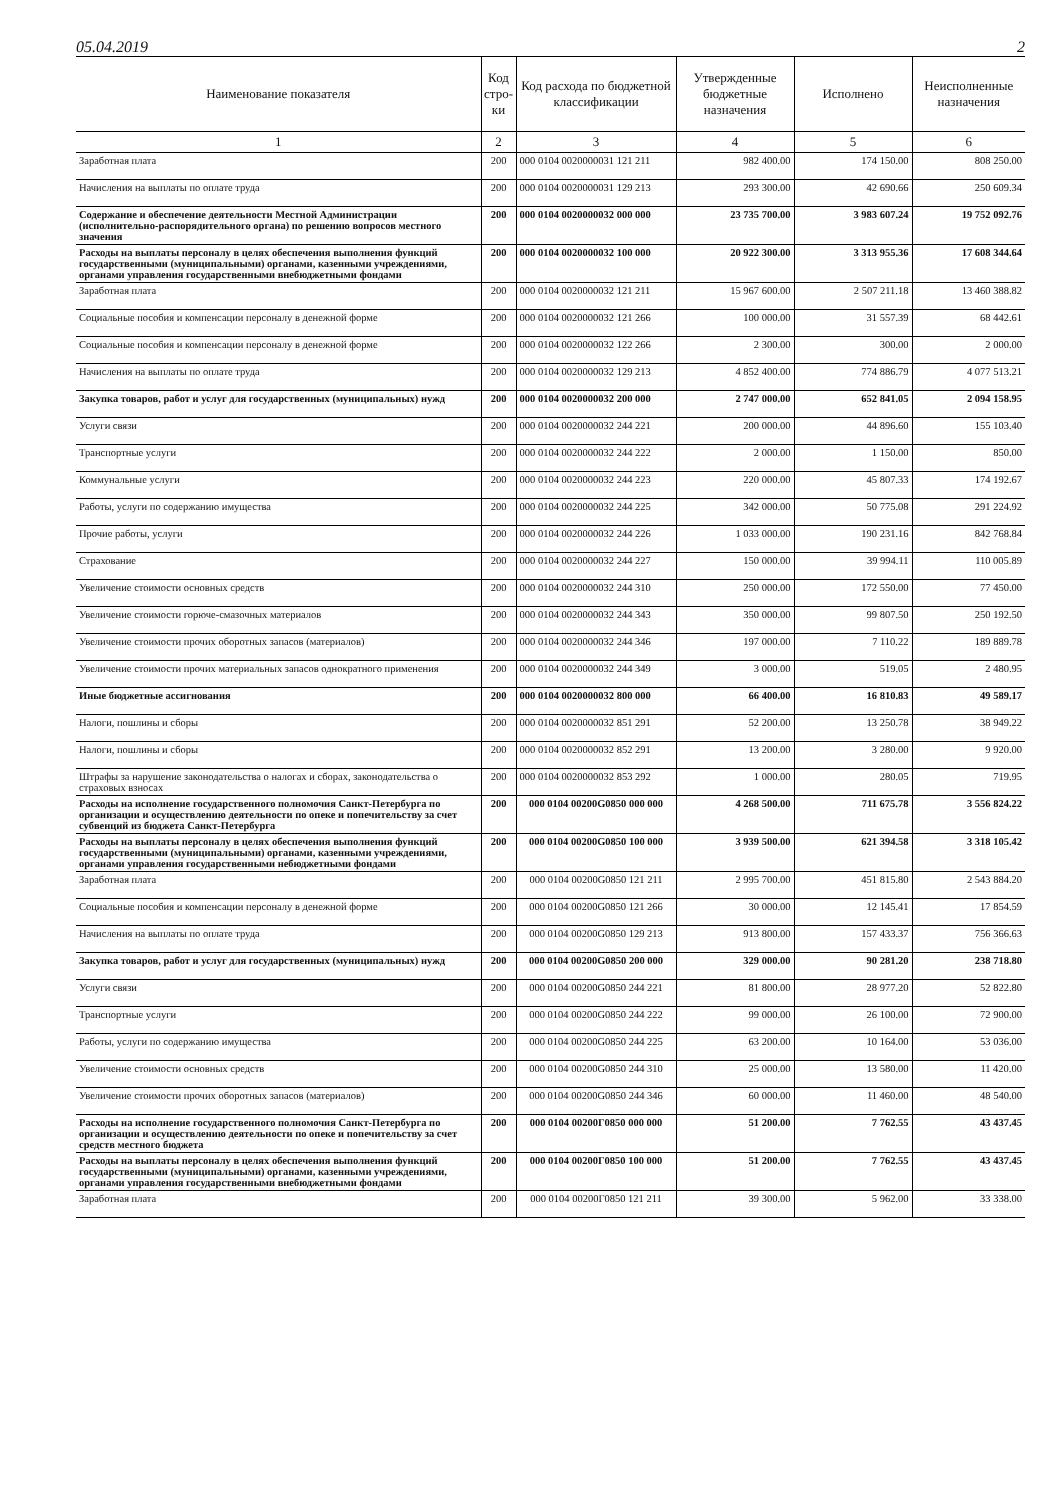05.04.2019 2
| Наименование показателя | Код стро-ки | Код расхода по бюджетной классификации | Утвержденные бюджетные назначения | Исполнено | Неисполненные назначения |
| --- | --- | --- | --- | --- | --- |
| 1 | 2 | 3 | 4 | 5 | 6 |
| Заработная плата | 200 | 000 0104 0020000031 121 211 | 982 400.00 | 174 150.00 | 808 250.00 |
| Начисления на выплаты по оплате труда | 200 | 000 0104 0020000031 129 213 | 293 300.00 | 42 690.66 | 250 609.34 |
| Содержание и обеспечение деятельности Местной Администрации (исполнительно-распорядительного органа) по решению вопросов местного значения | 200 | 000 0104 0020000032 000 000 | 23 735 700.00 | 3 983 607.24 | 19 752 092.76 |
| Расходы на выплаты персоналу в целях обеспечения выполнения функций государственными (муниципальными) органами, казенными учреждениями, органами управления государственными внебюджетными фондами | 200 | 000 0104 0020000032 100 000 | 20 922 300.00 | 3 313 955.36 | 17 608 344.64 |
| Заработная плата | 200 | 000 0104 0020000032 121 211 | 15 967 600.00 | 2 507 211.18 | 13 460 388.82 |
| Социальные пособия и компенсации персоналу в денежной форме | 200 | 000 0104 0020000032 121 266 | 100 000.00 | 31 557.39 | 68 442.61 |
| Социальные пособия и компенсации персоналу в денежной форме | 200 | 000 0104 0020000032 122 266 | 2 300.00 | 300.00 | 2 000.00 |
| Начисления на выплаты по оплате труда | 200 | 000 0104 0020000032 129 213 | 4 852 400.00 | 774 886.79 | 4 077 513.21 |
| Закупка товаров, работ и услуг для государственных (муниципальных) нужд | 200 | 000 0104 0020000032 200 000 | 2 747 000.00 | 652 841.05 | 2 094 158.95 |
| Услуги связи | 200 | 000 0104 0020000032 244 221 | 200 000.00 | 44 896.60 | 155 103.40 |
| Транспортные услуги | 200 | 000 0104 0020000032 244 222 | 2 000.00 | 1 150.00 | 850.00 |
| Коммунальные услуги | 200 | 000 0104 0020000032 244 223 | 220 000.00 | 45 807.33 | 174 192.67 |
| Работы, услуги по содержанию имущества | 200 | 000 0104 0020000032 244 225 | 342 000.00 | 50 775.08 | 291 224.92 |
| Прочие работы, услуги | 200 | 000 0104 0020000032 244 226 | 1 033 000.00 | 190 231.16 | 842 768.84 |
| Страхование | 200 | 000 0104 0020000032 244 227 | 150 000.00 | 39 994.11 | 110 005.89 |
| Увеличение стоимости основных средств | 200 | 000 0104 0020000032 244 310 | 250 000.00 | 172 550.00 | 77 450.00 |
| Увеличение стоимости горюче-смазочных материалов | 200 | 000 0104 0020000032 244 343 | 350 000.00 | 99 807.50 | 250 192.50 |
| Увеличение стоимости прочих оборотных запасов (материалов) | 200 | 000 0104 0020000032 244 346 | 197 000.00 | 7 110.22 | 189 889.78 |
| Увеличение стоимости прочих материальных запасов однократного применения | 200 | 000 0104 0020000032 244 349 | 3 000.00 | 519.05 | 2 480.95 |
| Иные бюджетные ассигнования | 200 | 000 0104 0020000032 800 000 | 66 400.00 | 16 810.83 | 49 589.17 |
| Налоги, пошлины и сборы | 200 | 000 0104 0020000032 851 291 | 52 200.00 | 13 250.78 | 38 949.22 |
| Налоги, пошлины и сборы | 200 | 000 0104 0020000032 852 291 | 13 200.00 | 3 280.00 | 9 920.00 |
| Штрафы за нарушение законодательства о налогах и сборах, законодательства о страховых взносах | 200 | 000 0104 0020000032 853 292 | 1 000.00 | 280.05 | 719.95 |
| Расходы на исполнение государственного полномочия Санкт-Петербурга по организации и осуществлению деятельности по опеке и попечительству за счет субвенций из бюджета Санкт-Петербурга | 200 | 000 0104 00200G0850 000 000 | 4 268 500.00 | 711 675.78 | 3 556 824.22 |
| Расходы на выплаты персоналу в целях обеспечения выполнения функций государственными (муниципальными) органами, казенными учреждениями, органами управления государственными небюджетными фондами | 200 | 000 0104 00200G0850 100 000 | 3 939 500.00 | 621 394.58 | 3 318 105.42 |
| Заработная плата | 200 | 000 0104 00200G0850 121 211 | 2 995 700.00 | 451 815.80 | 2 543 884.20 |
| Социальные пособия и компенсации персоналу в денежной форме | 200 | 000 0104 00200G0850 121 266 | 30 000.00 | 12 145.41 | 17 854.59 |
| Начисления на выплаты по оплате труда | 200 | 000 0104 00200G0850 129 213 | 913 800.00 | 157 433.37 | 756 366.63 |
| Закупка товаров, работ и услуг для государственных (муниципальных) нужд | 200 | 000 0104 00200G0850 200 000 | 329 000.00 | 90 281.20 | 238 718.80 |
| Услуги связи | 200 | 000 0104 00200G0850 244 221 | 81 800.00 | 28 977.20 | 52 822.80 |
| Транспортные услуги | 200 | 000 0104 00200G0850 244 222 | 99 000.00 | 26 100.00 | 72 900.00 |
| Работы, услуги по содержанию имущества | 200 | 000 0104 00200G0850 244 225 | 63 200.00 | 10 164.00 | 53 036.00 |
| Увеличение стоимости основных средств | 200 | 000 0104 00200G0850 244 310 | 25 000.00 | 13 580.00 | 11 420.00 |
| Увеличение стоимости прочих оборотных запасов (материалов) | 200 | 000 0104 00200G0850 244 346 | 60 000.00 | 11 460.00 | 48 540.00 |
| Расходы на исполнение государственного полномочия Санкт-Петербурга по организации и осуществлению деятельности по опеке и попечительству за счет средств местного бюджета | 200 | 000 0104 00200Г0850 000 000 | 51 200.00 | 7 762.55 | 43 437.45 |
| Расходы на выплаты персоналу в целях обеспечения выполнения функций государственными (муниципальными) органами, казенными учреждениями, органами управления государственными внебюджетными фондами | 200 | 000 0104 00200Г0850 100 000 | 51 200.00 | 7 762.55 | 43 437.45 |
| Заработная плата | 200 | 000 0104 00200Г0850 121 211 | 39 300.00 | 5 962.00 | 33 338.00 |